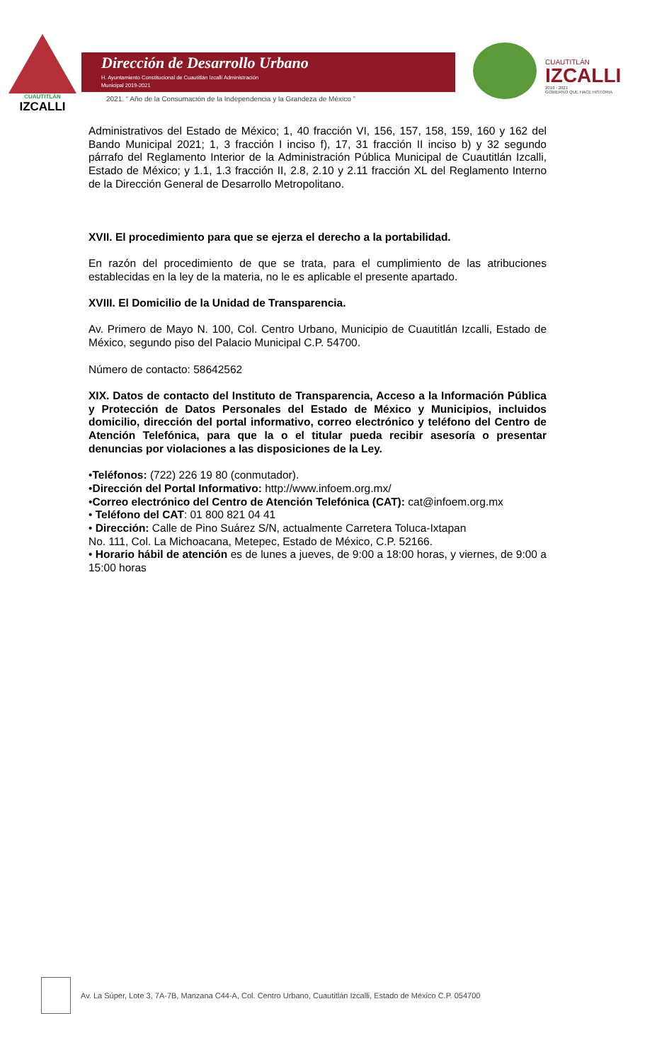CUAUTITLÁN
IZCALLI
Dirección de Desarrollo Urbano
H. Ayuntamiento Constitucional de Cuautitlán Izcalli Administración Municipal 2019-2021
2021. “ Año de la Consumación de la Independencia y la Grandeza de México ”
CUAUTITLÁN
IZCALLI
2019 - 2021
GOBIERNO QUE HACE HISTORIA
Administrativos del Estado de México; 1, 40 fracción VI, 156, 157, 158, 159, 160 y 162 del Bando Municipal 2021; 1, 3 fracción I inciso f), 17, 31 fracción II inciso b) y 32 segundo párrafo del Reglamento Interior de la Administración Pública Municipal de Cuautitlán Izcalli, Estado de México; y 1.1, 1.3 fracción II, 2.8, 2.10 y 2.11 fracción XL del Reglamento Interno de la Dirección General de Desarrollo Metropolitano.
XVII. El procedimiento para que se ejerza el derecho a la portabilidad.
En razón del procedimiento de que se trata, para el cumplimiento de las atribuciones establecidas en la ley de la materia, no le es aplicable el presente apartado.
XVIII. El Domicilio de la Unidad de Transparencia.
Av. Primero de Mayo N. 100, Col. Centro Urbano, Municipio de Cuautitlán Izcalli, Estado de México, segundo piso del Palacio Municipal C.P. 54700.
Número de contacto: 58642562
XIX. Datos de contacto del Instituto de Transparencia, Acceso a la Información Pública y Protección de Datos Personales del Estado de México y Municipios, incluidos domicilio, dirección del portal informativo, correo electrónico y teléfono del Centro de Atención Telefónica, para que la o el titular pueda recibir asesoría o presentar denuncias por violaciones a las disposiciones de la Ley.
•Teléfonos: (722) 226 19 80 (conmutador).
•Dirección del Portal Informativo: http://www.infoem.org.mx/
•Correo electrónico del Centro de Atención Telefónica (CAT): cat@infoem.org.mx
• Teléfono del CAT: 01 800 821 04 41
• Dirección: Calle de Pino Suárez S/N, actualmente Carretera Toluca-Ixtapan
No. 111, Col. La Michoacana, Metepec, Estado de México, C.P. 52166.
• Horario hábil de atención es de lunes a jueves, de 9:00 a 18:00 horas, y viernes, de 9:00 a 15:00 horas
Av. La Súper, Lote 3, 7A-7B, Manzana C44-A, Col. Centro Urbano, Cuautitlán Izcalli, Estado de México C.P. 054700